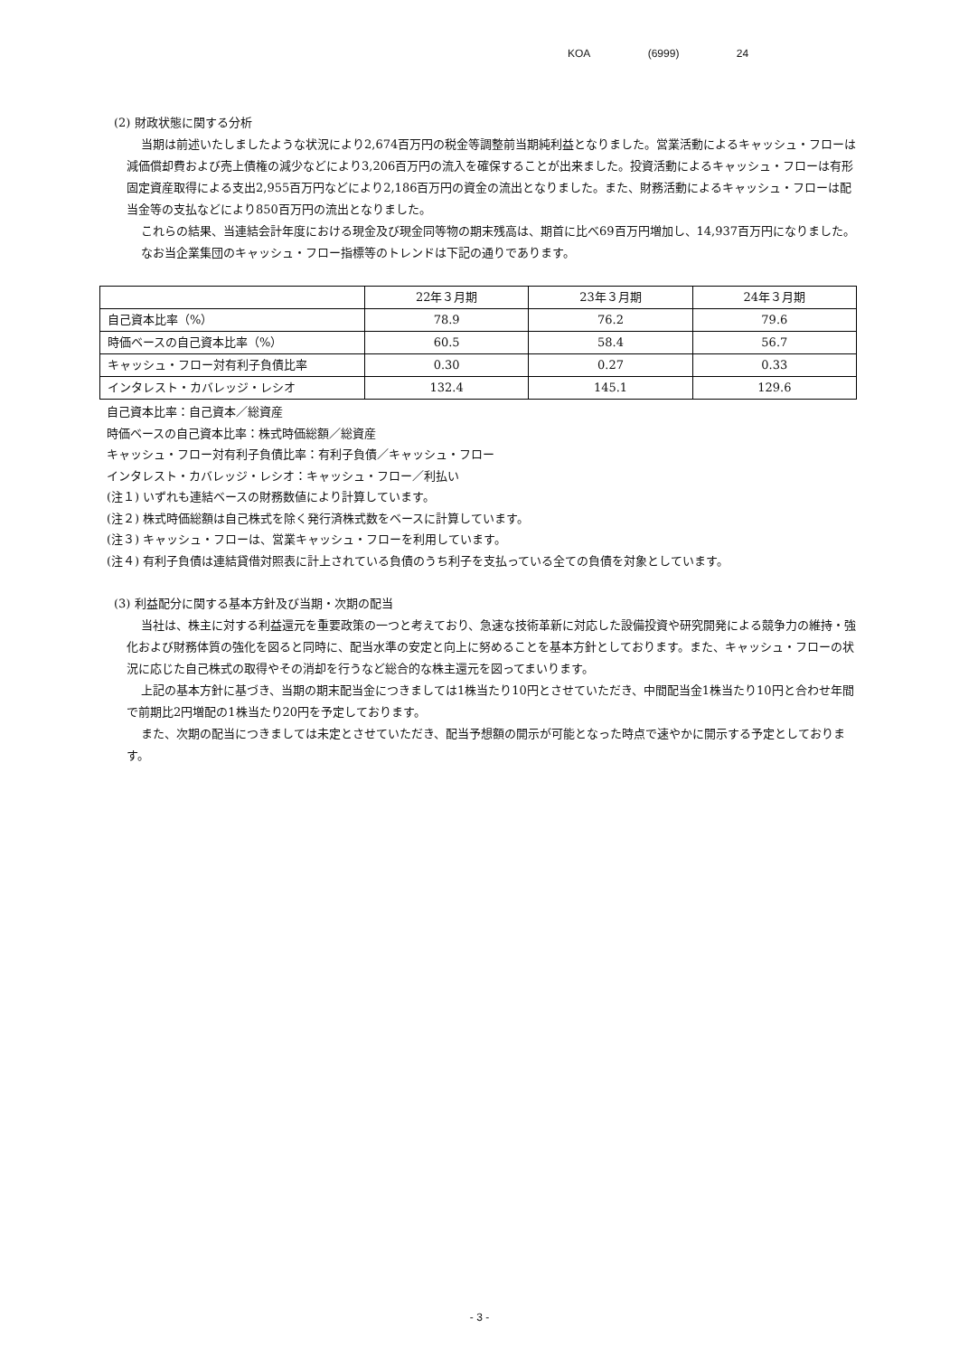KOA (6999) 24
(2) 財政状態に関する分析
当期は前述いたしましたような状況により2,674百万円の税金等調整前当期純利益となりました。営業活動によるキャッシュ・フローは減価償却費および売上債権の減少などにより3,206百万円の流入を確保することが出来ました。投資活動によるキャッシュ・フローは有形固定資産取得による支出2,955百万円などにより2,186百万円の資金の流出となりました。また、財務活動によるキャッシュ・フローは配当金等の支払などにより850百万円の流出となりました。
これらの結果、当連結会計年度における現金及び現金同等物の期末残高は、期首に比べ69百万円増加し、14,937百万円になりました。
なお当企業集団のキャッシュ・フロー指標等のトレンドは下記の通りであります。
| | 22年３月期 | 23年３月期 | 24年３月期 |
| 自己資本比率（%） | 78.9 | 76.2 | 79.6 |
| 時価ベースの自己資本比率（%） | 60.5 | 58.4 | 56.7 |
| キャッシュ・フロー対有利子負債比率 | 0.30 | 0.27 | 0.33 |
| インタレスト・カバレッジ・レシオ | 132.4 | 145.1 | 129.6 |
自己資本比率：自己資本／総資産
時価ベースの自己資本比率：株式時価総額／総資産
キャッシュ・フロー対有利子負債比率：有利子負債／キャッシュ・フロー
インタレスト・カバレッジ・レシオ：キャッシュ・フロー／利払い
(注１) いずれも連結ベースの財務数値により計算しています。
(注２) 株式時価総額は自己株式を除く発行済株式数をベースに計算しています。
(注３) キャッシュ・フローは、営業キャッシュ・フローを利用しています。
(注４) 有利子負債は連結貸借対照表に計上されている負債のうち利子を支払っている全ての負債を対象としています。
(3) 利益配分に関する基本方針及び当期・次期の配当
当社は、株主に対する利益還元を重要政策の一つと考えており、急速な技術革新に対応した設備投資や研究開発による競争力の維持・強化および財務体質の強化を図ると同時に、配当水準の安定と向上に努めることを基本方針としております。また、キャッシュ・フローの状況に応じた自己株式の取得やその消却を行うなど総合的な株主還元を図ってまいります。
上記の基本方針に基づき、当期の期末配当金につきましては1株当たり10円とさせていただき、中間配当金1株当たり10円と合わせ年間で前期比2円増配の1株当たり20円を予定しております。
また、次期の配当につきましては未定とさせていただき、配当予想額の開示が可能となった時点で速やかに開示する予定としております。
- 3 -